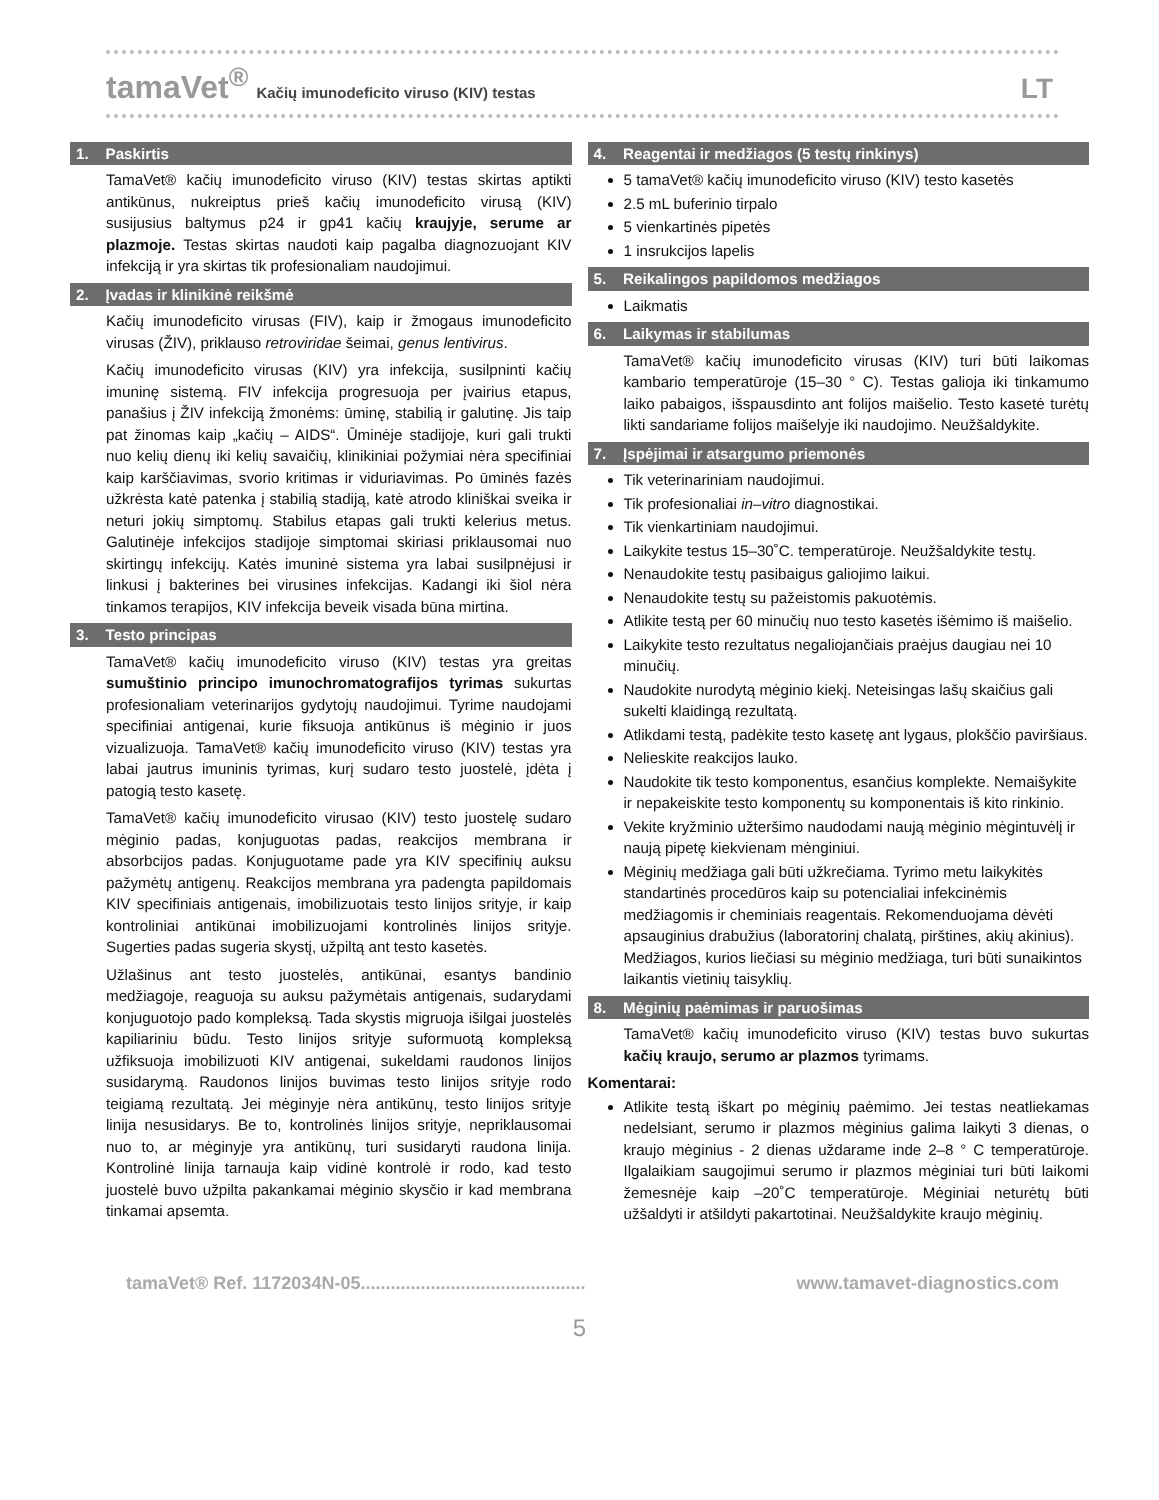tamaVet<sup>®</sup> Kačių imunodeficito viruso (KIV) testas LT
1. Paskirtis
TamaVet® kačių imunodeficito viruso (KIV) testas skirtas aptikti antikūnus, nukreiptus prieš kačių imunodeficito virusą (KIV) susijusius baltymus p24 ir gp41 kačių kraujyje, serume ar plazmoje. Testas skirtas naudoti kaip pagalba diagnozuojant KIV infekciją ir yra skirtas tik profesionaliam naudojimui.
2. Įvadas ir klinikinė reikšmė
Kačių imunodeficito virusas (FIV), kaip ir žmogaus imunodeficito virusas (ŽIV), priklauso retroviridae šeimai, genus lentivirus.
Kačių imunodeficito virusas (KIV) yra infekcija, susilpninti kačių imuninę sistemą. FIV infekcija progresuoja per įvairius etapus, panašius į ŽIV infekciją žmonėms: ūminę, stabilią ir galutinę. Jis taip pat žinomas kaip „kačių – AIDS“. Ūminėje stadijoje, kuri gali trukti nuo kelių dienų iki kelių savaičių, klinikiniai požymiai nėra specifiniai kaip karščiavimas, svorio kritimas ir viduriavimas. Po ūminės fazės užkrėsta katė patenka į stabilią stadiją, katė atrodo kliniškai sveika ir neturi jokių simptomų. Stabilus etapas gali trukti kelerius metus. Galutinėje infekcijos stadijoje simptomai skiriasi priklausomai nuo skirtingų infekcijų. Katės imuninė sistema yra labai susilpnėjusi ir linkusi į bakterines bei virusines infekcijas. Kadangi iki šiol nėra tinkamos terapijos, KIV infekcija beveik visada būna mirtina.
3. Testo principas
TamaVet® kačių imunodeficito viruso (KIV) testas yra greitas sumuštinio principo imunochromatografijos tyrimas sukurtas profesionaliam veterinarijos gydytojų naudojimui. Tyrime naudojami specifiniai antigenai, kurie fiksuoja antikūnus iš mėginio ir juos vizualizuoja. TamaVet® kačių imunodeficito viruso (KIV) testas yra labai jautrus imuninis tyrimas, kurį sudaro testo juostelė, įdėta į patogią testo kasetę.
TamaVet® kačių imunodeficito virusao (KIV) testo juostelę sudaro mėginio padas, konjuguotas padas, reakcijos membrana ir absorbcijos padas. Konjuguotame pade yra KIV specifinių auksu pažymėtų antigenų. Reakcijos membrana yra padengta papildomais KIV specifiniais antigenais, imobilizuotais testo linijos srityje, ir kaip kontroliniai antikūnai imobilizuojami kontrolinės linijos srityje. Sugerties padas sugeria skystį, užpiltą ant testo kasetės.
Užlašinus ant testo juostelės, antikūnai, esantys bandinio medžiagoje, reaguoja su auksu pažymėtais antigenais, sudarydami konjuguotojo pado kompleksą. Tada skystis migruoja išilgai juostelės kapiliariniu būdu. Testo linijos srityje suformuotą kompleksą užfiksuoja imobilizuoti KIV antigenai, sukeldami raudonos linijos susidarymą. Raudonos linijos buvimas testo linijos srityje rodo teigiamą rezultatą. Jei mėginyje nėra antikūnų, testo linijos srityje linija nesusidarys. Be to, kontrolinės linijos srityje, nepriklausomai nuo to, ar mėginyje yra antikūnų, turi susidaryti raudona linija. Kontrolinė linija tarnauja kaip vidinė kontrolė ir rodo, kad testo juostelė buvo užpilta pakankamai mėginio skysčio ir kad membrana tinkamai apsemta.
4. Reagentai ir medžiagos (5 testų rinkinys)
5 tamaVet® kačių imunodeficito viruso (KIV) testo kasetės
2.5 mL buferinio tirpalo
5 vienkartinės pipetės
1 insrukcijos lapelis
5. Reikalingos papildomos medžiagos
Laikmatis
6. Laikymas ir stabilumas
TamaVet® kačių imunodeficito virusas (KIV) turi būti laikomas kambario temperatūroje (15–30 ° C). Testas galioja iki tinkamumo laiko pabaigos, išspausdinto ant folijos maišelio. Testo kasetė turėtų likti sandariame folijos maišelyje iki naudojimo. Neužšaldykite.
7. Įspėjimai ir atsargumo priemonės
Tik veterinariniam naudojimui.
Tik profesionaliai in–vitro diagnostikai.
Tik vienkartiniam naudojimui.
Laikykite testus 15–30˚C. temperatūroje. Neužšaldykite testų.
Nenaudokite testų pasibaigus galiojimo laikui.
Nenaudokite testų su pažeistomis pakuotėmis.
Atlikite testą per 60 minučių nuo testo kasetės išėmimo iš maišelio.
Laikykite testo rezultatus negaliojančiais praėjus daugiau nei 10 minučių.
Naudokite nurodytą mėginio kiekį. Neteisingas lašų skaičius gali sukelti klaidingą rezultatą.
Atlikdami testą, padėkite testo kasetę ant lygaus, plokščio paviršiaus.
Nelieskite reakcijos lauko.
Naudokite tik testo komponentus, esančius komplekte. Nemaišykite ir nepakeiskite testo komponentų su komponentais iš kito rinkinio.
Vekite kryžminio užteršimo naudodami naują mėginio mėgintuvėlį ir naują pipetę kiekvienam mėnginiui.
Mėginių medžiaga gali būti užkrečiama. Tyrimo metu laikykitės standartinės procedūros kaip su potencialiai infekcinėmis medžiagomis ir cheminiais reagentais. Rekomenduojama dėvėti apsauginius drabužius (laboratorinį chalatą, pirštines, akių akinius). Medžiagos, kurios liečiasi su mėginio medžiaga, turi būti sunaikintos laikantis vietinių taisyklių.
8. Mėginių paėmimas ir paruošimas
TamaVet® kačių imunodeficito viruso (KIV) testas buvo sukurtas kačių kraujo, serumo ar plazmos tyrimams.
Komentarai:
Atlikite testą iškart po mėginių paėmimo. Jei testas neatliekamas nedelsiant, serumo ir plazmos mėginius galima laikyti 3 dienas, o kraujo mėginius - 2 dienas uždarame inde 2–8 ° C temperatūroje. Ilgalaikiam saugojimui serumo ir plazmos mėginiai turi būti laikomi žemesnėje kaip –20˚C temperatūroje. Mėginiai neturėtų būti užšaldyti ir atšildyti pakartotinai. Neužšaldykite kraujo mėginių.
tamaVet® Ref. 1172034N-05............................................. www.tamavet-diagnostics.com
5